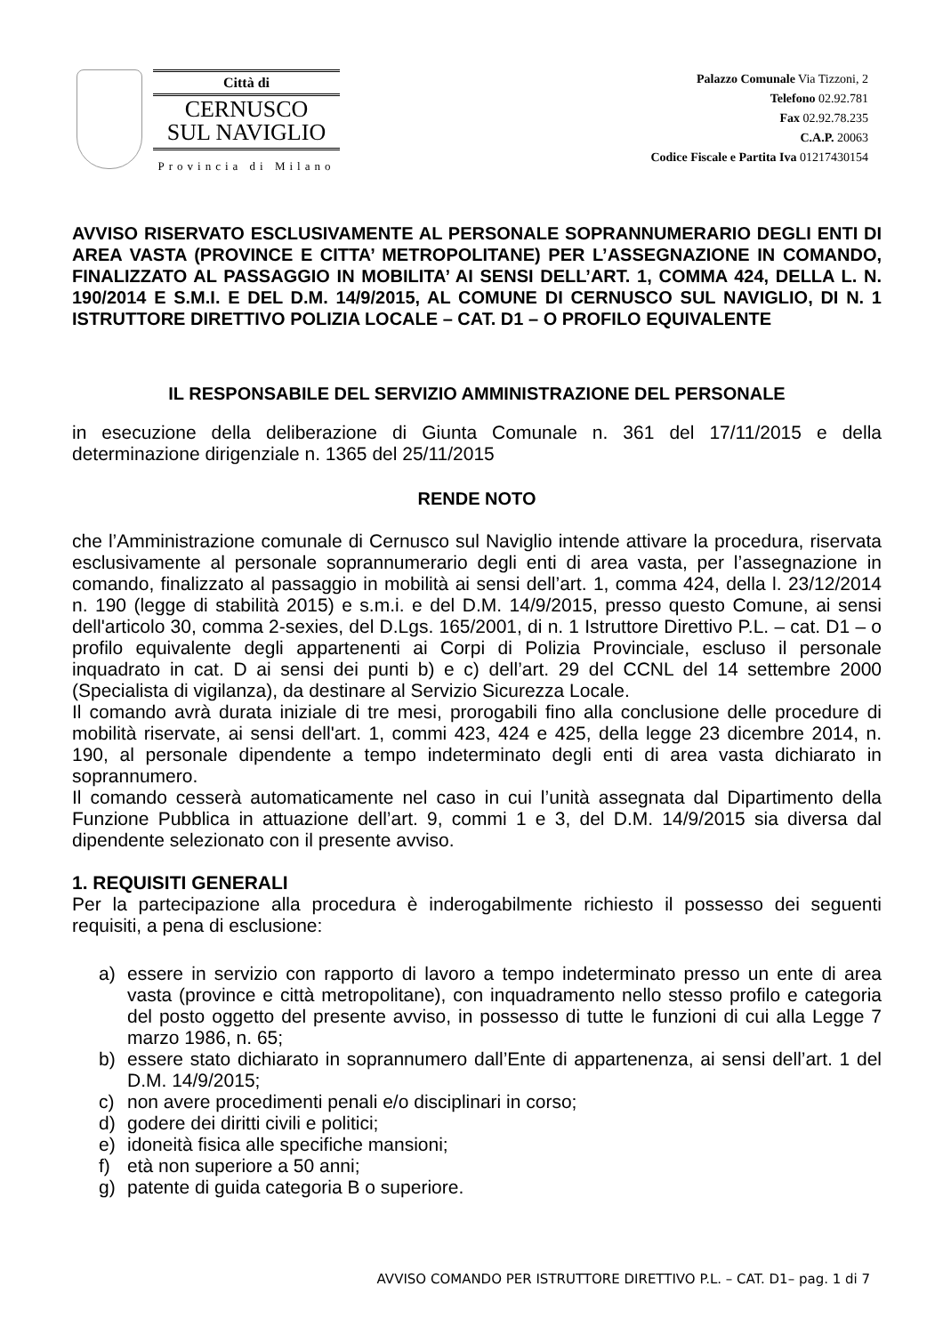Città di
CERNUSCO
SUL NAVIGLIO
Provincia di Milano
Palazzo Comunale Via Tizzoni, 2
Telefono 02.92.781
Fax 02.92.78.235
C.A.P. 20063
Codice Fiscale e Partita Iva 01217430154
AVVISO RISERVATO ESCLUSIVAMENTE AL PERSONALE SOPRANNUMERARIO DEGLI ENTI DI AREA VASTA (PROVINCE E CITTA’ METROPOLITANE) PER L’ASSEGNAZIONE IN COMANDO, FINALIZZATO AL PASSAGGIO IN MOBILITA’ AI SENSI DELL’ART. 1, COMMA 424, DELLA L. N. 190/2014 E S.M.I. E DEL D.M. 14/9/2015, AL COMUNE DI CERNUSCO SUL NAVIGLIO, DI N. 1 ISTRUTTORE DIRETTIVO POLIZIA LOCALE – CAT. D1 – O PROFILO EQUIVALENTE
IL RESPONSABILE DEL SERVIZIO AMMINISTRAZIONE DEL PERSONALE
in esecuzione della deliberazione di Giunta Comunale n. 361 del 17/11/2015 e della determinazione dirigenziale n. 1365 del 25/11/2015
RENDE NOTO
che l’Amministrazione comunale di Cernusco sul Naviglio intende attivare la procedura, riservata esclusivamente al personale soprannumerario degli enti di area vasta, per l’assegnazione in comando, finalizzato al passaggio in mobilità ai sensi dell’art. 1, comma 424, della l. 23/12/2014 n. 190 (legge di stabilità 2015) e s.m.i. e del D.M. 14/9/2015, presso questo Comune, ai sensi dell'articolo 30, comma 2-sexies, del D.Lgs. 165/2001, di n. 1 Istruttore Direttivo P.L. – cat. D1 – o profilo equivalente degli appartenenti ai Corpi di Polizia Provinciale, escluso il personale inquadrato in cat. D ai sensi dei punti b) e c) dell’art. 29 del CCNL del 14 settembre 2000 (Specialista di vigilanza), da destinare al Servizio Sicurezza Locale.
Il comando avrà durata iniziale di tre mesi, prorogabili fino alla conclusione delle procedure di mobilità riservate, ai sensi dell'art. 1, commi 423, 424 e 425, della legge 23 dicembre 2014, n. 190, al personale dipendente a tempo indeterminato degli enti di area vasta dichiarato in soprannumero.
Il comando cesserà automaticamente nel caso in cui l’unità assegnata dal Dipartimento della Funzione Pubblica in attuazione dell’art. 9, commi 1 e 3, del D.M. 14/9/2015 sia diversa dal dipendente selezionato con il presente avviso.
1. REQUISITI GENERALI
Per la partecipazione alla procedura è inderogabilmente richiesto il possesso dei seguenti requisiti, a pena di esclusione:
a) essere in servizio con rapporto di lavoro a tempo indeterminato presso un ente di area vasta (province e città metropolitane), con inquadramento nello stesso profilo e categoria del posto oggetto del presente avviso, in possesso di tutte le funzioni di cui alla Legge 7 marzo 1986, n. 65;
b) essere stato dichiarato in soprannumero dall’Ente di appartenenza, ai sensi dell’art. 1 del D.M. 14/9/2015;
c) non avere procedimenti penali e/o disciplinari in corso;
d) godere dei diritti civili e politici;
e) idoneità fisica alle specifiche mansioni;
f) età non superiore a 50 anni;
g) patente di guida categoria B o superiore.
AVVISO COMANDO PER ISTRUTTORE DIRETTIVO P.L. – CAT. D1– pag. 1 di 7